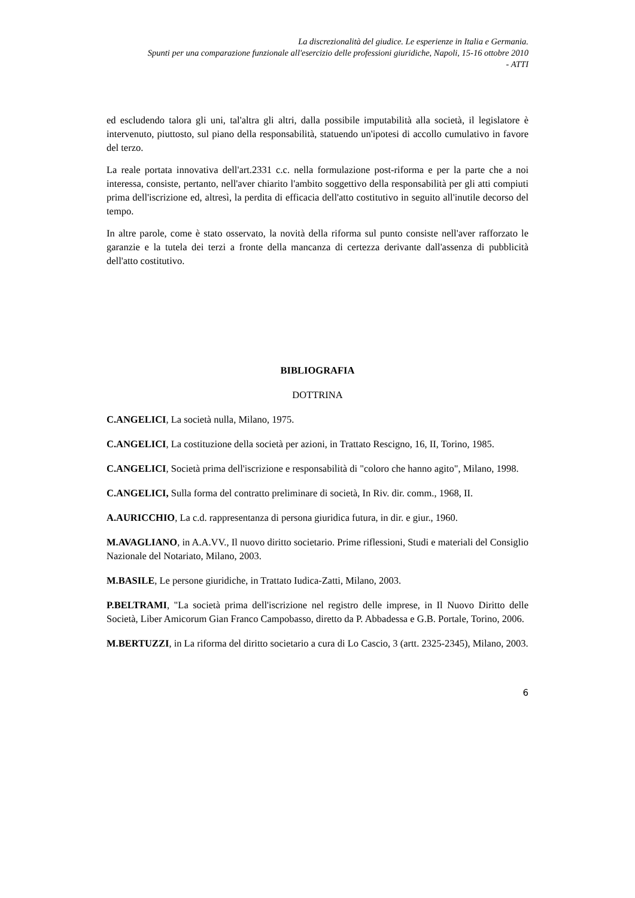La discrezionalità del giudice. Le esperienze in Italia e Germania.
Spunti per una comparazione funzionale all'esercizio delle professioni giuridiche, Napoli, 15-16 ottobre 2010
- ATTI
ed escludendo talora gli uni, tal'altra gli altri, dalla possibile imputabilità alla società, il legislatore è intervenuto, piuttosto, sul piano della responsabilità, statuendo un'ipotesi di accollo cumulativo in favore del terzo.
La reale portata innovativa dell'art.2331 c.c. nella formulazione post-riforma e per la parte che a noi interessa, consiste, pertanto, nell'aver chiarito l'ambito soggettivo della responsabilità per gli atti compiuti prima dell'iscrizione ed, altresì, la perdita di efficacia dell'atto costitutivo in seguito all'inutile decorso del tempo.
In altre parole, come è stato osservato, la novità della riforma sul punto consiste nell'aver rafforzato le garanzie e la tutela dei terzi a fronte della mancanza di certezza derivante dall'assenza di pubblicità dell'atto costitutivo.
BIBLIOGRAFIA
DOTTRINA
C.ANGELICI, La società nulla, Milano, 1975.
C.ANGELICI, La costituzione della società per azioni, in Trattato Rescigno, 16, II, Torino, 1985.
C.ANGELICI, Società prima dell'iscrizione e responsabilità di "coloro che hanno agito", Milano, 1998.
C.ANGELICI, Sulla forma del contratto preliminare di società, In Riv. dir. comm., 1968, II.
A.AURICCHIO, La c.d. rappresentanza di persona giuridica futura, in dir. e giur., 1960.
M.AVAGLIANO, in A.A.VV., Il nuovo diritto societario. Prime riflessioni, Studi e materiali del Consiglio Nazionale del Notariato, Milano, 2003.
M.BASILE, Le persone giuridiche, in Trattato Iudica-Zatti, Milano, 2003.
P.BELTRAMI, "La società prima dell'iscrizione nel registro delle imprese, in Il Nuovo Diritto delle Società, Liber Amicorum Gian Franco Campobasso, diretto da P. Abbadessa e G.B. Portale, Torino, 2006.
M.BERTUZZI, in La riforma del diritto societario a cura di Lo Cascio, 3 (artt. 2325-2345), Milano, 2003.
6